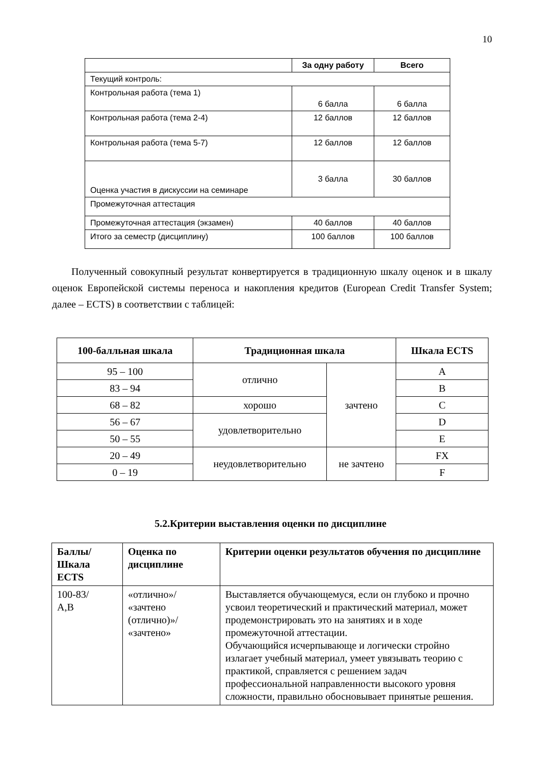10
| | За одну работу | Всего |
| --- | --- | --- |
| Текущий контроль: | | |
| Контрольная работа (тема 1) | 6 балла | 6 балла |
| Контрольная работа (тема 2-4) | 12 баллов | 12 баллов |
| Контрольная работа (тема 5-7) | 12 баллов | 12 баллов |
| Оценка участия в дискуссии на семинаре | 3 балла | 30 баллов |
| Промежуточная аттестация | | |
| Промежуточная аттестация (экзамен) | 40 баллов | 40 баллов |
| Итого за семестр (дисциплину) | 100 баллов | 100 баллов |
Полученный совокупный результат конвертируется в традиционную шкалу оценок и в шкалу оценок Европейской системы переноса и накопления кредитов (European Credit Transfer System; далее – ECTS) в соответствии с таблицей:
| 100-балльная шкала | Традиционная шкала | | Шкала ECTS |
| --- | --- | --- | --- |
| 95 – 100 | отлично | зачтено | A |
| 83 – 94 | | | B |
| 68 – 82 | хорошо | | C |
| 56 – 67 | удовлетворительно | | D |
| 50 – 55 | | | E |
| 20 – 49 | неудовлетворительно | не зачтено | FX |
| 0 – 19 | | | F |
5.2.Критерии выставления оценки по дисциплине
| Баллы/ Шкала ECTS | Оценка по дисциплине | Критерии оценки результатов обучения по дисциплине |
| --- | --- | --- |
| 100-83/ A,B | «отлично»/ «зачтено (отлично)»/ «зачтено» | Выставляется обучающемуся, если он глубоко и прочно усвоил теоретический и практический материал, может продемонстрировать это на занятиях и в ходе промежуточной аттестации. Обучающийся исчерпывающе и логически стройно излагает учебный материал, умеет увязывать теорию с практикой, справляется с решением задач профессиональной направленности высокого уровня сложности, правильно обосновывает принятые решения. |